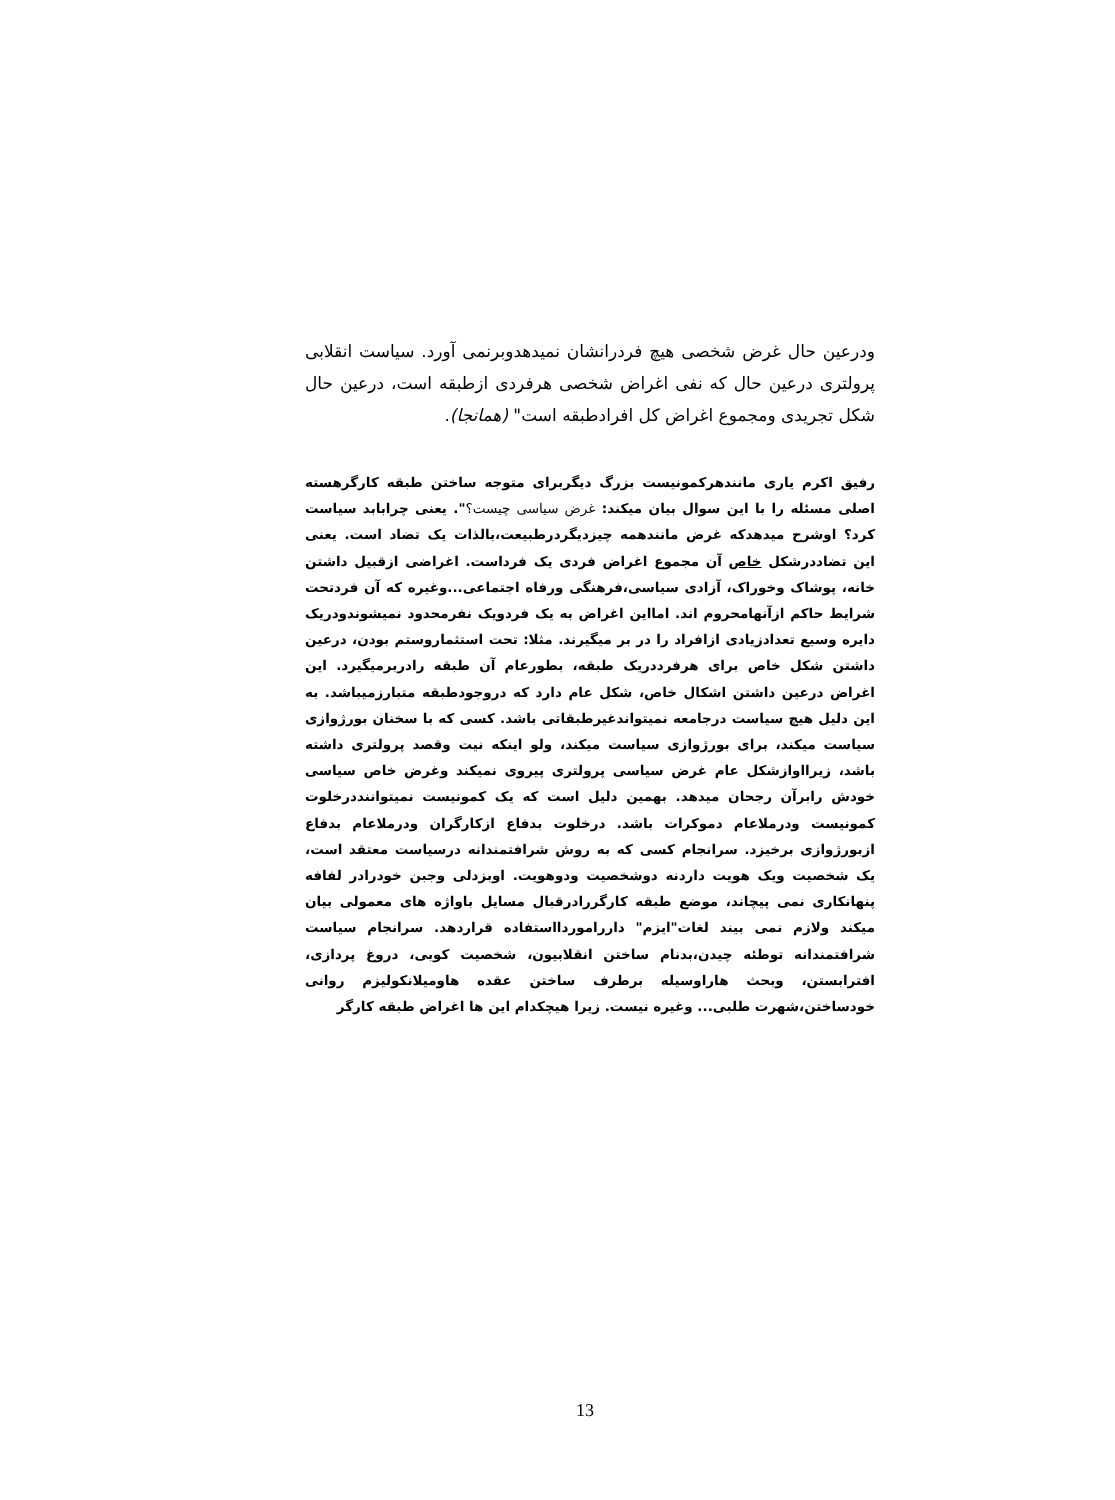ودرعین حال غرض شخصی هیچ فردرانشان نمیدهدوبرنمی آورد. سیاست انقلابی پرولتری درعین حال که نفی اغراض شخصی هرفردی ازطبقه است، درعین حال شکل تجریدی ومجموع اغراض کل افرادطبقه است" (همانجا).
رفیق اکرم یاری مانندهرکمونیست بزرگ دیگربرای متوجه ساختن طبقه کارگرهسته اصلی مسئله را با این سوال بیان میکند: غرض سیاسی چیست؟". یعنی چرابابد سیاست کرد؟ اوشرح میدهدکه غرض مانندهمه چیزدیگردرطبیعت،بالذات یک تضاد است. یعنی این تضاددرشکل خاص آن مجموع اغراض فردی یک فرداست. اغراضی ازقبیل داشتن خانه، پوشاک وخوراک، آزادی سیاسی،فرهنگی ورفاه اجتماعی...وغیره که آن فردتحت شرایط حاکم ازآنهامحروم اند. امااین اغراض به یک فردویک نفرمحدود نمیشوندودریک دایره وسیع تعدادزیادی ازافراد را در بر میگیرند. مثلا: تحت استثماروستم بودن، درعین داشتن شکل خاص برای هرفرددریک طبقه، بطورعام آن طبقه رادربرمیگیرد. این اغراض درعین داشتن اشکال خاص، شکل عام دارد که دروجودطبقه متبارزمیباشد. به این دلیل هیچ سیاست درجامعه نمیتواندغیرطبقاتی باشد. کسی که با سخنان بورژوازی سیاست میکند، برای بورژوازی سیاست میکند، ولو اینکه نیت وقصد پرولتری داشته باشد، زیرااوازشکل عام غرض سیاسی پرولتری پیروی نمیکند وغرض خاص سیاسی خودش رابرآن رجحان میدهد. بهمین دلیل است که یک کمونیست نمیتواننددرخلوت کمونیست ودرملاعام دموکرات باشد. درخلوت بدفاع ازکارگران ودرملاعام بدفاع ازبورژوازی برخیزد. سرانجام کسی که به روش شرافتمندانه درسیاست معتقد است، یک شخصیت ویک هویت داردنه دوشخصیت ودوهویت. اوبزدلی وجبن خودرادر لفافه پنهانکاری نمی پیچاند، موضع طبقه کارگررادرقبال مسایل باواژه های معمولی بیان میکند ولازم نمی بیند لغات"ایزم" دارراموردااستفاده قراردهد. سرانجام سیاست شرافتمندانه توطئه چیدن،بدنام ساختن انقلابیون، شخصیت کوبی، دروغ پردازی، افترابستن، وبحث هاراوسیله برطرف ساختن عقده هاومیلانکولیزم روانی خودساختن،شهرت طلبی... وغیره نیست. زیرا هیچکدام این ها اغراض طبقه کارگر
13